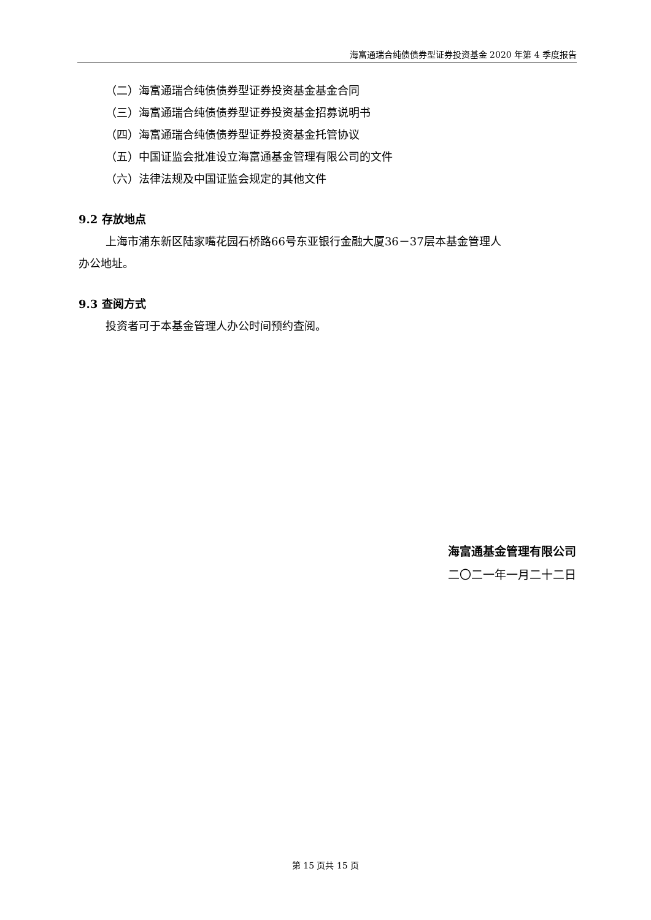海富通瑞合纯债债券型证券投资基金 2020 年第 4 季度报告
（二）海富通瑞合纯债债券型证券投资基金基金合同
（三）海富通瑞合纯债债券型证券投资基金招募说明书
（四）海富通瑞合纯债债券型证券投资基金托管协议
（五）中国证监会批准设立海富通基金管理有限公司的文件
（六）法律法规及中国证监会规定的其他文件
9.2 存放地点
上海市浦东新区陆家嘴花园石桥路66号东亚银行金融大厦36－37层本基金管理人
办公地址。
9.3 查阅方式
投资者可于本基金管理人办公时间预约查阅。
海富通基金管理有限公司
二〇二一年一月二十二日
第 15 页共 15 页